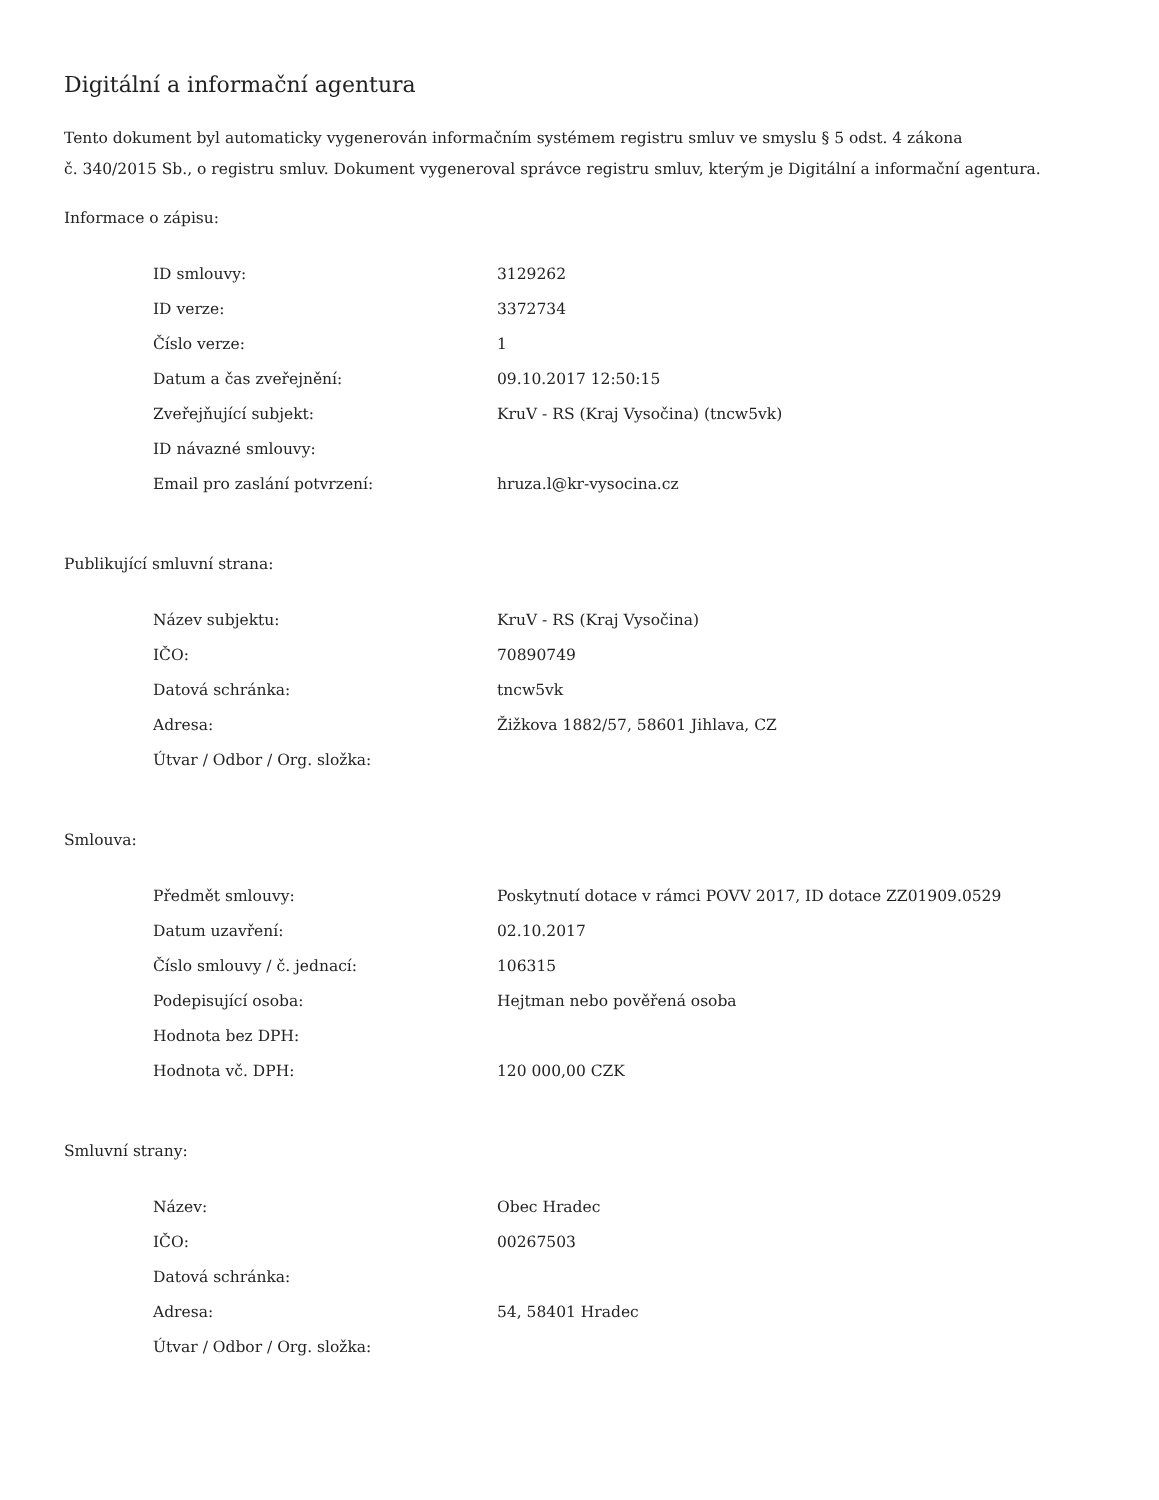Digitální a informační agentura
Tento dokument byl automaticky vygenerován informačním systémem registru smluv ve smyslu § 5 odst. 4 zákona
č. 340/2015 Sb., o registru smluv. Dokument vygeneroval správce registru smluv, kterým je Digitální a informační agentura.
Informace o zápisu:
| ID smlouvy: | 3129262 |
| ID verze: | 3372734 |
| Číslo verze: | 1 |
| Datum a čas zveřejnění: | 09.10.2017 12:50:15 |
| Zveřejňující subjekt: | KruV - RS (Kraj Vysočina) (tncw5vk) |
| ID návazné smlouvy: | |
| Email pro zaslání potvrzení: | hruza.l@kr-vysocina.cz |
Publikující smluvní strana:
| Název subjektu: | KruV - RS (Kraj Vysočina) |
| IČO: | 70890749 |
| Datová schránka: | tncw5vk |
| Adresa: | Žižkova 1882/57, 58601 Jihlava, CZ |
| Útvar / Odbor / Org. složka: | |
Smlouva:
| Předmět smlouvy: | Poskytnutí dotace v rámci POVV 2017, ID dotace ZZ01909.0529 |
| Datum uzavření: | 02.10.2017 |
| Číslo smlouvy / č. jednací: | 106315 |
| Podepisující osoba: | Hejtman nebo pověřená osoba |
| Hodnota bez DPH: | |
| Hodnota vč. DPH: | 120 000,00 CZK |
Smluvní strany:
| Název: | Obec Hradec |
| IČO: | 00267503 |
| Datová schránka: | |
| Adresa: | 54, 58401 Hradec |
| Útvar / Odbor / Org. složka: | |